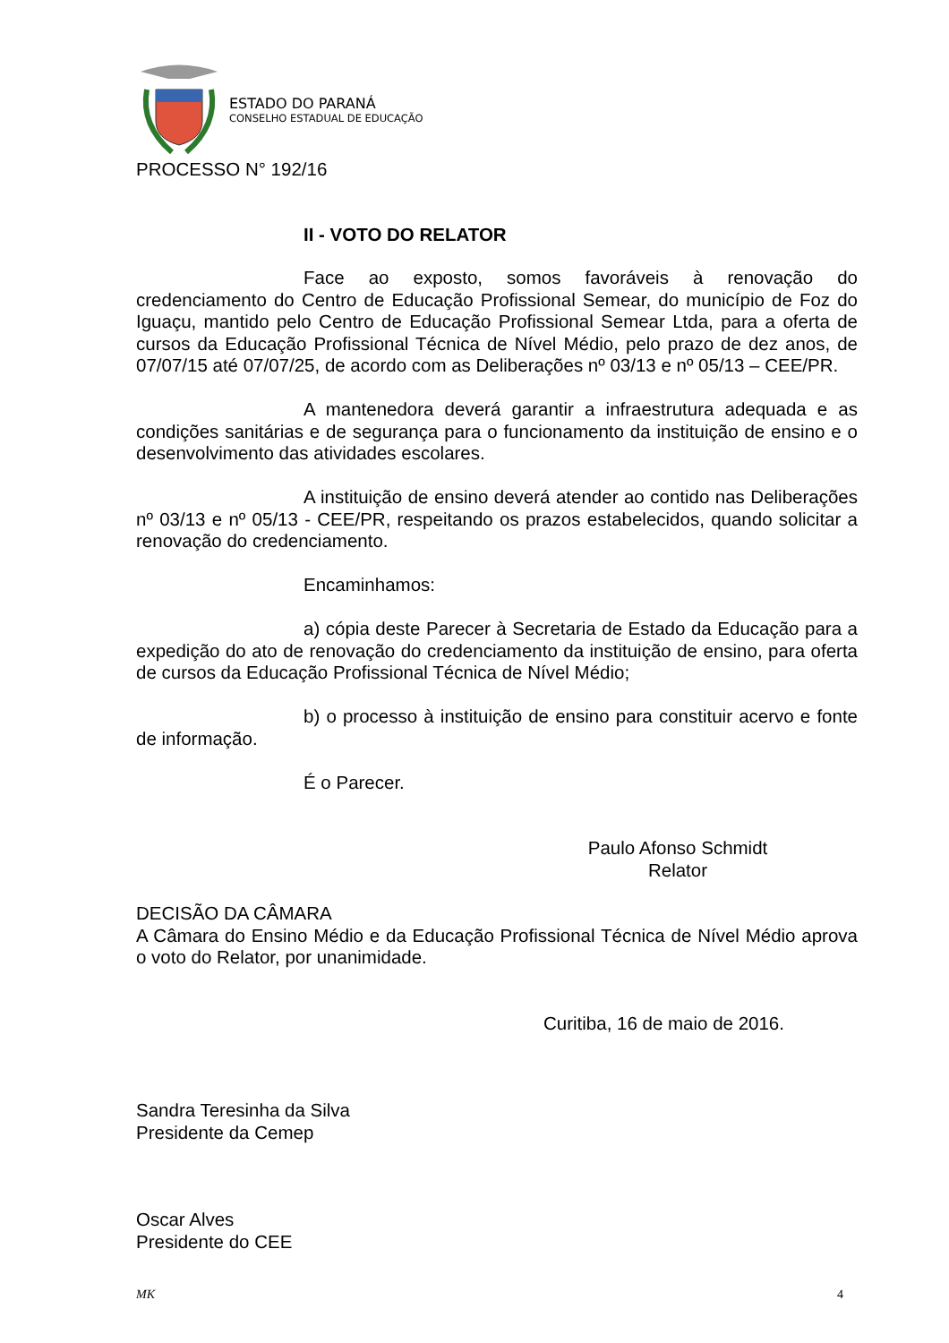ESTADO DO PARANÁ
CONSELHO ESTADUAL DE EDUCAÇÃO
PROCESSO N° 192/16
II - VOTO DO RELATOR
Face ao exposto, somos favoráveis à renovação do credenciamento do Centro de Educação Profissional Semear, do município de Foz do Iguaçu, mantido pelo Centro de Educação Profissional Semear Ltda, para a oferta de cursos da Educação Profissional Técnica de Nível Médio, pelo prazo de dez anos, de 07/07/15 até 07/07/25, de acordo com as Deliberações nº 03/13 e nº 05/13 – CEE/PR.
A mantenedora deverá garantir a infraestrutura adequada e as condições sanitárias e de segurança para o funcionamento da instituição de ensino e o desenvolvimento das atividades escolares.
A instituição de ensino deverá atender ao contido nas Deliberações nº 03/13 e nº 05/13 - CEE/PR, respeitando os prazos estabelecidos, quando solicitar a renovação do credenciamento.
Encaminhamos:
a) cópia deste Parecer à Secretaria de Estado da Educação para a expedição do ato de renovação do credenciamento da instituição de ensino, para oferta de cursos da Educação Profissional Técnica de Nível Médio;
b) o processo à instituição de ensino para constituir acervo e fonte de informação.
É o Parecer.
Paulo Afonso Schmidt
Relator
DECISÃO DA CÂMARA
A Câmara do Ensino Médio e da Educação Profissional Técnica de Nível Médio aprova o voto do Relator, por unanimidade.
Curitiba, 16 de maio de 2016.
Sandra Teresinha da Silva
Presidente da Cemep
Oscar Alves
Presidente do CEE
MK 4